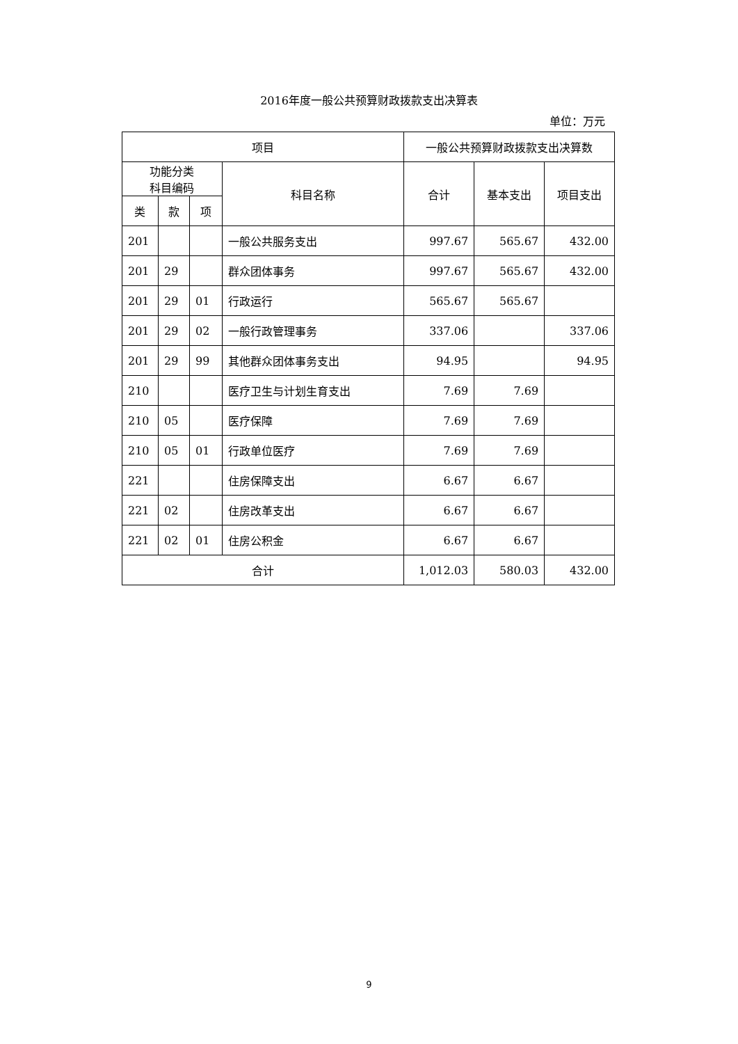2016年度一般公共预算财政拨款支出决算表
单位：万元
| 项目 | | | | 一般公共预算财政拨款支出决算数 | | |
| --- | --- | --- | --- | --- | --- | --- |
| 功能分类 科目编码 | | | 科目名称 | 合计 | 基本支出 | 项目支出 |
| 类 | 款 | 项 | | | | |
| 201 | | | 一般公共服务支出 | 997.67 | 565.67 | 432.00 |
| 201 | 29 | | 群众团体事务 | 997.67 | 565.67 | 432.00 |
| 201 | 29 | 01 | 行政运行 | 565.67 | 565.67 | |
| 201 | 29 | 02 | 一般行政管理事务 | 337.06 | | 337.06 |
| 201 | 29 | 99 | 其他群众团体事务支出 | 94.95 | | 94.95 |
| 210 | | | 医疗卫生与计划生育支出 | 7.69 | 7.69 | |
| 210 | 05 | | 医疗保障 | 7.69 | 7.69 | |
| 210 | 05 | 01 | 行政单位医疗 | 7.69 | 7.69 | |
| 221 | | | 住房保障支出 | 6.67 | 6.67 | |
| 221 | 02 | | 住房改革支出 | 6.67 | 6.67 | |
| 221 | 02 | 01 | 住房公积金 | 6.67 | 6.67 | |
| 合计 | | | | 1,012.03 | 580.03 | 432.00 |
9